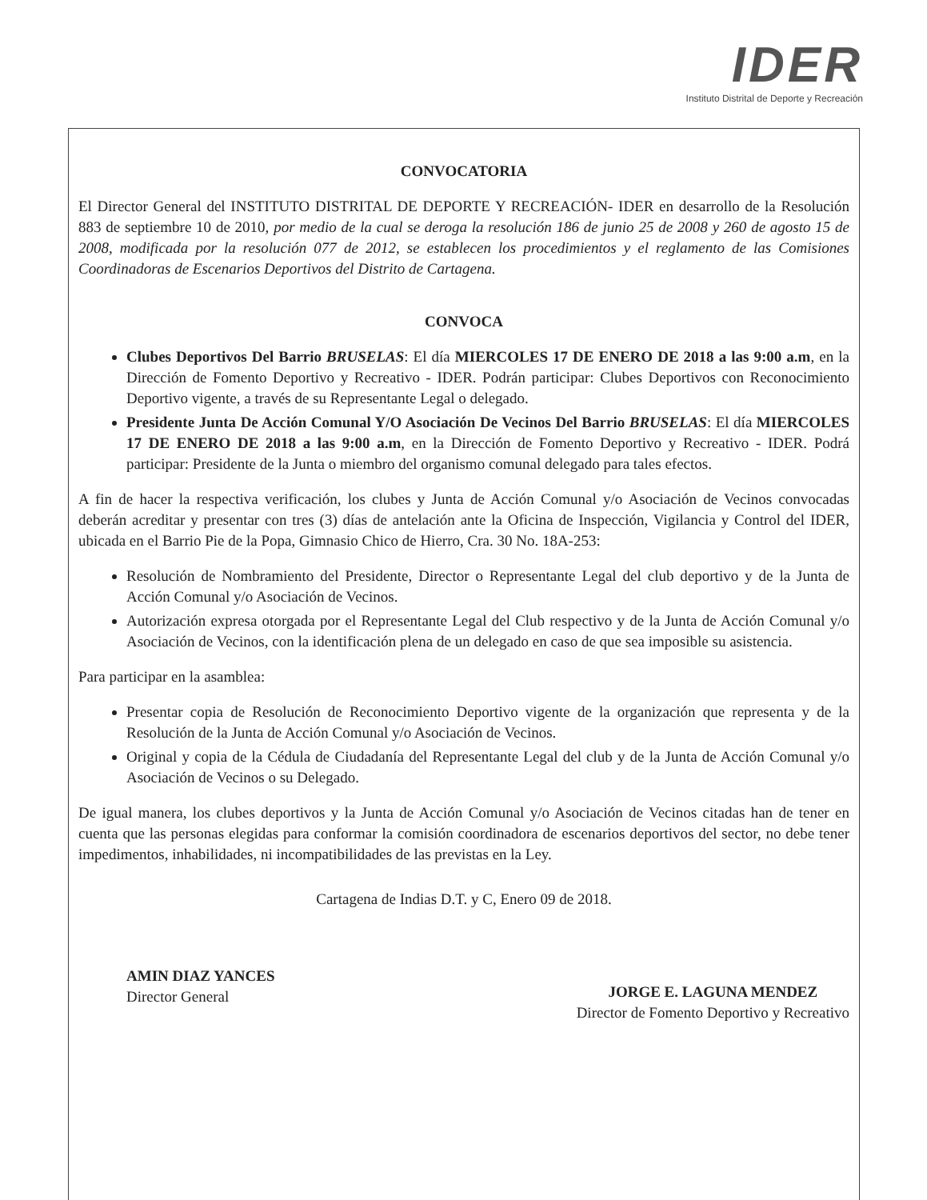IDER
Instituto Distrital de Deporte y Recreación
CONVOCATORIA
El Director General del INSTITUTO DISTRITAL DE DEPORTE Y RECREACIÓN- IDER en desarrollo de la Resolución 883 de septiembre 10 de 2010, por medio de la cual se deroga la resolución 186 de junio 25 de 2008 y 260 de agosto 15 de 2008, modificada por la resolución 077 de 2012, se establecen los procedimientos y el reglamento de las Comisiones Coordinadoras de Escenarios Deportivos del Distrito de Cartagena.
CONVOCA
Clubes Deportivos Del Barrio BRUSELAS: El día MIERCOLES 17 DE ENERO DE 2018 a las 9:00 a.m, en la Dirección de Fomento Deportivo y Recreativo - IDER. Podrán participar: Clubes Deportivos con Reconocimiento Deportivo vigente, a través de su Representante Legal o delegado.
Presidente Junta De Acción Comunal Y/O Asociación De Vecinos Del Barrio BRUSELAS: El día MIERCOLES 17 DE ENERO DE 2018 a las 9:00 a.m, en la Dirección de Fomento Deportivo y Recreativo - IDER. Podrá participar: Presidente de la Junta o miembro del organismo comunal delegado para tales efectos.
A fin de hacer la respectiva verificación, los clubes y Junta de Acción Comunal y/o Asociación de Vecinos convocadas deberán acreditar y presentar con tres (3) días de antelación ante la Oficina de Inspección, Vigilancia y Control del IDER, ubicada en el Barrio Pie de la Popa, Gimnasio Chico de Hierro, Cra. 30 No. 18A-253:
Resolución de Nombramiento del Presidente, Director o Representante Legal del club deportivo y de la Junta de Acción Comunal y/o Asociación de Vecinos.
Autorización expresa otorgada por el Representante Legal del Club respectivo y de la Junta de Acción Comunal y/o Asociación de Vecinos, con la identificación plena de un delegado en caso de que sea imposible su asistencia.
Para participar en la asamblea:
Presentar copia de Resolución de Reconocimiento Deportivo vigente de la organización que representa y de la Resolución de la Junta de Acción Comunal y/o Asociación de Vecinos.
Original y copia de la Cédula de Ciudadanía del Representante Legal del club y de la Junta de Acción Comunal y/o Asociación de Vecinos o su Delegado.
De igual manera, los clubes deportivos y la Junta de Acción Comunal y/o Asociación de Vecinos citadas han de tener en cuenta que las personas elegidas para conformar la comisión coordinadora de escenarios deportivos del sector, no debe tener impedimentos, inhabilidades, ni incompatibilidades de las previstas en la Ley.
Cartagena de Indias D.T. y C, Enero 09 de 2018.
AMIN DIAZ YANCES
Director General
JORGE E. LAGUNA MENDEZ
Director de Fomento Deportivo y Recreativo